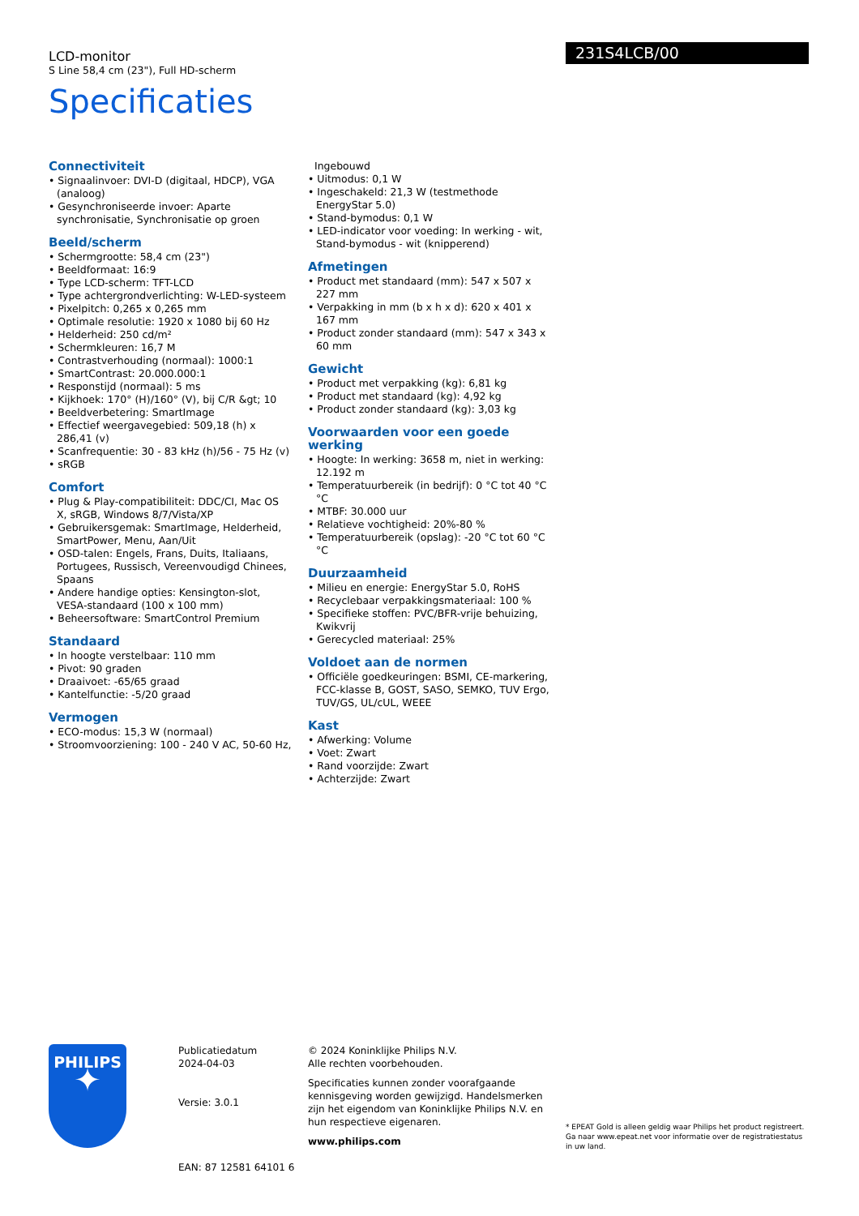LCD-monitor
S Line 58,4 cm (23"), Full HD-scherm
Specificaties
231S4LCB/00
Connectiviteit
• Signaalinvoer: DVI-D (digitaal, HDCP), VGA (analoog)
• Gesynchroniseerde invoer: Aparte synchronisatie, Synchronisatie op groen
Beeld/scherm
• Schermgrootte: 58,4 cm (23")
• Beeldformaat: 16:9
• Type LCD-scherm: TFT-LCD
• Type achtergrondverlichting: W-LED-systeem
• Pixelpitch: 0,265 x 0,265 mm
• Optimale resolutie: 1920 x 1080 bij 60 Hz
• Helderheid: 250 cd/m²
• Schermkleuren: 16,7 M
• Contrastverhouding (normaal): 1000:1
• SmartContrast: 20.000.000:1
• Responstijd (normaal): 5 ms
• Kijkhoek: 170° (H)/160° (V), bij C/R &gt; 10
• Beeldverbetering: SmartImage
• Effectief weergavegebied: 509,18 (h) x 286,41 (v)
• Scanfrequentie: 30 - 83 kHz (h)/56 - 75 Hz (v)
• sRGB
Comfort
• Plug & Play-compatibiliteit: DDC/CI, Mac OS X, sRGB, Windows 8/7/Vista/XP
• Gebruikersgemak: SmartImage, Helderheid, SmartPower, Menu, Aan/Uit
• OSD-talen: Engels, Frans, Duits, Italiaans, Portugees, Russisch, Vereenvoudigd Chinees, Spaans
• Andere handige opties: Kensington-slot, VESA-standaard (100 x 100 mm)
• Beheersoftware: SmartControl Premium
Standaard
• In hoogte verstelbaar: 110 mm
• Pivot: 90 graden
• Draaivoet: -65/65 graad
• Kantelfunctie: -5/20 graad
Vermogen
• ECO-modus: 15,3 W (normaal)
• Stroomvoorziening: 100 - 240 V AC, 50-60 Hz,
Ingebouwd
• Uitmodus: 0,1 W
• Ingeschakeld: 21,3 W (testmethode EnergyStar 5.0)
• Stand-bymodus: 0,1 W
• LED-indicator voor voeding: In werking - wit, Stand-bymodus - wit (knipperend)
Afmetingen
• Product met standaard (mm): 547 x 507 x 227 mm
• Verpakking in mm (b x h x d): 620 x 401 x 167 mm
• Product zonder standaard (mm): 547 x 343 x 60 mm
Gewicht
• Product met verpakking (kg): 6,81 kg
• Product met standaard (kg): 4,92 kg
• Product zonder standaard (kg): 3,03 kg
Voorwaarden voor een goede werking
• Hoogte: In werking: 3658 m, niet in werking: 12.192 m
• Temperatuurbereik (in bedrijf): 0 °C tot 40 °C °C
• MTBF: 30.000 uur
• Relatieve vochtigheid: 20%-80 %
• Temperatuurbereik (opslag): -20 °C tot 60 °C °C
Duurzaamheid
• Milieu en energie: EnergyStar 5.0, RoHS
• Recyclebaar verpakkingsmateriaal: 100 %
• Specifieke stoffen: PVC/BFR-vrije behuizing, Kwikvrij
• Gerecycled materiaal: 25%
Voldoet aan de normen
• Officiële goedkeuringen: BSMI, CE-markering, FCC-klasse B, GOST, SASO, SEMKO, TUV Ergo, TUV/GS, UL/cUL, WEEE
Kast
• Afwerking: Volume
• Voet: Zwart
• Rand voorzijde: Zwart
• Achterzijde: Zwart
PHILIPS
✦
Publicatiedatum
2024-04-03
Versie: 3.0.1
EAN: 87 12581 64101 6
© 2024 Koninklijke Philips N.V.
Alle rechten voorbehouden.
Specificaties kunnen zonder voorafgaande kennisgeving worden gewijzigd. Handelsmerken zijn het eigendom van Koninklijke Philips N.V. en hun respectieve eigenaren.
www.philips.com
* EPEAT Gold is alleen geldig waar Philips het product registreert. Ga naar www.epeat.net voor informatie over de registratiestatus in uw land.